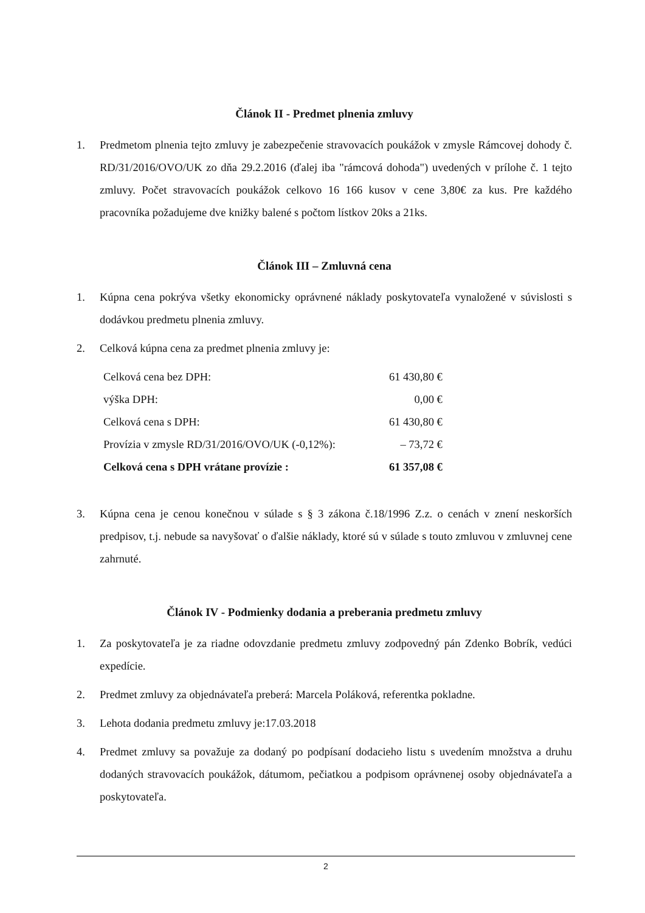Článok II - Predmet plnenia zmluvy
1. Predmetom plnenia tejto zmluvy je zabezpečenie stravovacích poukážok v zmysle Rámcovej dohody č. RD/31/2016/OVO/UK zo dňa 29.2.2016 (ďalej iba "rámcová dohoda") uvedených v prílohe č. 1 tejto zmluvy. Počet stravovacích poukážok celkovo 16 166 kusov v cene 3,80€ za kus. Pre každého pracovníka požadujeme dve knižky balené s počtom lístkov 20ks a 21ks.
Článok III – Zmluvná cena
1. Kúpna cena pokrýva všetky ekonomicky oprávnené náklady poskytovateľa vynaložené v súvislosti s dodávkou predmetu plnenia zmluvy.
2. Celková kúpna cena za predmet plnenia zmluvy je:
| Celková cena bez DPH: | 61 430,80 € |
| výška DPH: | 0,00 € |
| Celková cena s DPH: | 61 430,80 € |
| Provízia v zmysle RD/31/2016/OVO/UK (-0,12%): | – 73,72 € |
| Celková cena s DPH vrátane provízie : | 61 357,08 € |
3. Kúpna cena je cenou konečnou v súlade s § 3 zákona č.18/1996 Z.z. o cenách v znení neskorších predpisov, t.j. nebude sa navyšovať o ďalšie náklady, ktoré sú v súlade s touto zmluvou v zmluvnej cene zahrnuté.
Článok IV - Podmienky dodania a preberania predmetu zmluvy
1. Za poskytovateľa je za riadne odovzdanie predmetu zmluvy zodpovedný pán Zdenko Bobrík, vedúci expedície.
2. Predmet zmluvy za objednávateľa preberá: Marcela Poláková, referentka pokladne.
3. Lehota dodania predmetu zmluvy je:17.03.2018
4. Predmet zmluvy sa považuje za dodaný po podpísaní dodacieho listu s uvedením množstva a druhu dodaných stravovacích poukážok, dátumom, pečiatkou a podpisom oprávnenej osoby objednávateľa a poskytovateľa.
2